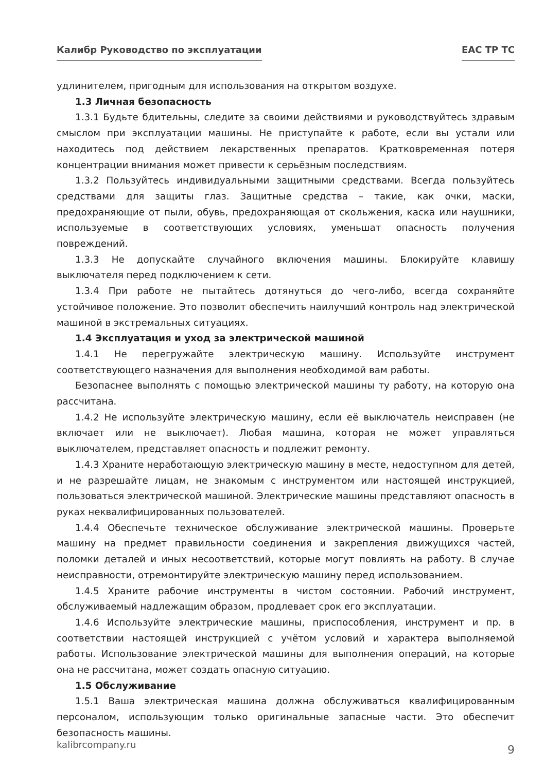Калибр Руководство по эксплуатации EAC TP TC
удлинителем, пригодным для использования на открытом воздухе.
1.3 Личная безопасность
1.3.1 Будьте бдительны, следите за своими действиями и руководствуйтесь здравым смыслом при эксплуатации машины. Не приступайте к работе, если вы устали или находитесь под действием лекарственных препаратов. Кратковременная потеря концентрации внимания может привести к серьёзным последствиям.
1.3.2 Пользуйтесь индивидуальными защитными средствами. Всегда пользуйтесь средствами для защиты глаз. Защитные средства – такие, как очки, маски, предохраняющие от пыли, обувь, предохраняющая от скольжения, каска или наушники, используемые в соответствующих условиях, уменьшат опасность получения повреждений.
1.3.3 Не допускайте случайного включения машины. Блокируйте клавишу выключателя перед подключением к сети.
1.3.4 При работе не пытайтесь дотянуться до чего-либо, всегда сохраняйте устойчивое положение. Это позволит обеспечить наилучший контроль над электрической машиной в экстремальных ситуациях.
1.4 Эксплуатация и уход за электрической машиной
1.4.1 Не перегружайте электрическую машину. Используйте инструмент соответствующего назначения для выполнения необходимой вам работы.
Безопаснее выполнять с помощью электрической машины ту работу, на которую она рассчитана.
1.4.2 Не используйте электрическую машину, если её выключатель неисправен (не включает или не выключает). Любая машина, которая не может управляться выключателем, представляет опасность и подлежит ремонту.
1.4.3 Храните неработающую электрическую машину в месте, недоступном для детей, и не разрешайте лицам, не знакомым с инструментом или настоящей инструкцией, пользоваться электрической машиной. Электрические машины представляют опасность в руках неквалифицированных пользователей.
1.4.4 Обеспечьте техническое обслуживание электрической машины. Проверьте машину на предмет правильности соединения и закрепления движущихся частей, поломки деталей и иных несоответствий, которые могут повлиять на работу. В случае неисправности, отремонтируйте электрическую машину перед использованием.
1.4.5 Храните рабочие инструменты в чистом состоянии. Рабочий инструмент, обслуживаемый надлежащим образом, продлевает срок его эксплуатации.
1.4.6 Используйте электрические машины, приспособления, инструмент и пр. в соответствии настоящей инструкцией с учётом условий и характера выполняемой работы. Использование электрической машины для выполнения операций, на которые она не рассчитана, может создать опасную ситуацию.
1.5 Обслуживание
1.5.1 Ваша электрическая машина должна обслуживаться квалифицированным персоналом, использующим только оригинальные запасные части. Это обеспечит безопасность машины.
kalibrcompany.ru 9